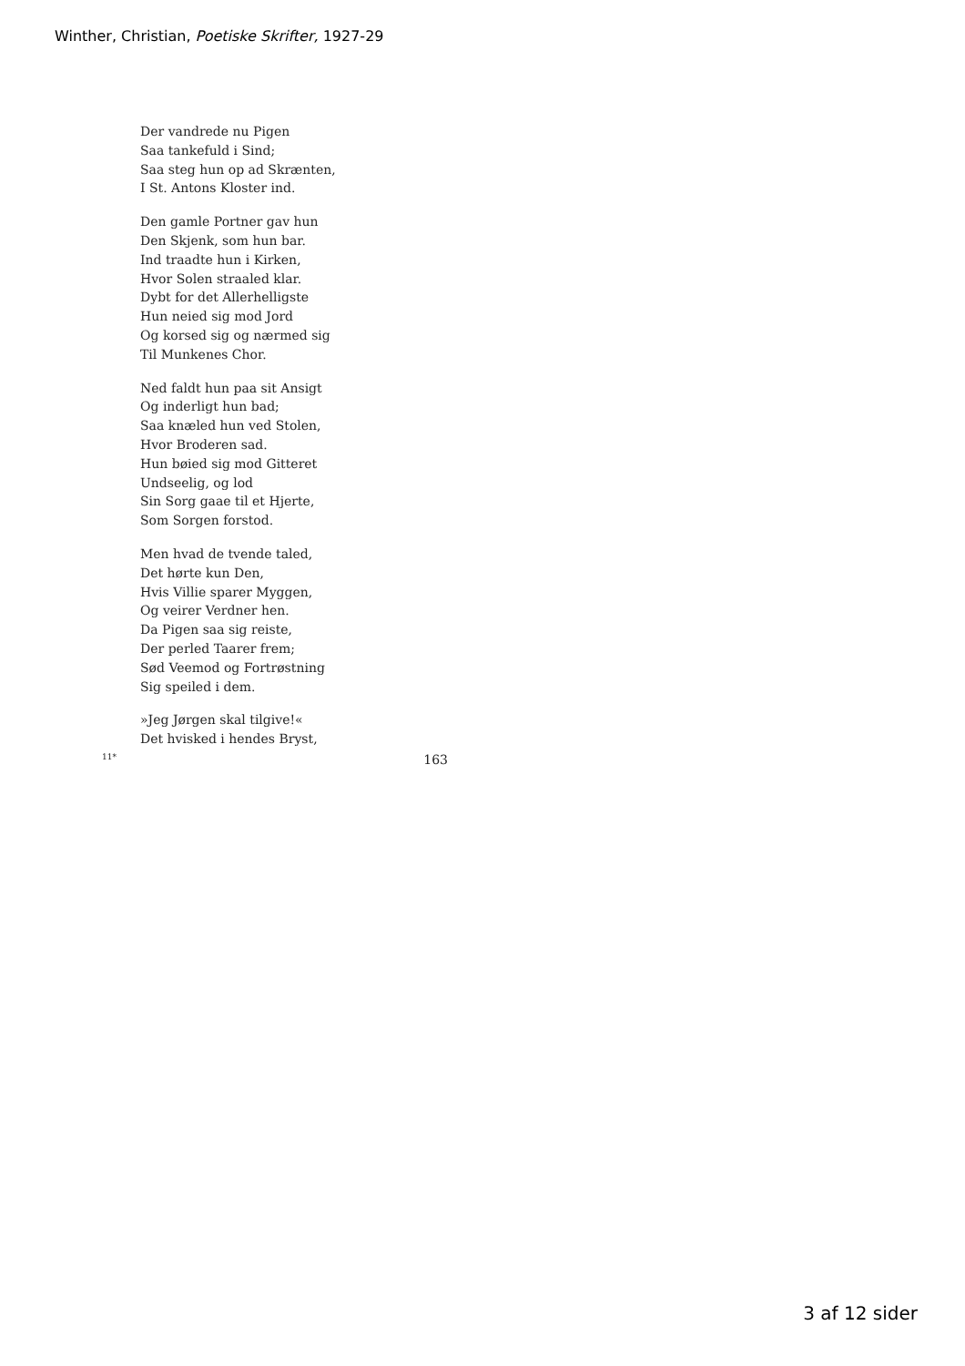Winther, Christian, Poetiske Skrifter, 1927-29
Der vandrede nu Pigen
Saa tankefuld i Sind;
Saa steg hun op ad Skrænten,
I St. Antons Kloster ind.
Den gamle Portner gav hun
Den Skjenk, som hun bar.
Ind traadte hun i Kirken,
Hvor Solen straaled klar.
Dybt for det Allerhelligste
Hun neied sig mod Jord
Og korsed sig og nærmed sig
Til Munkenes Chor.
Ned faldt hun paa sit Ansigt
Og inderligt hun bad;
Saa knæled hun ved Stolen,
Hvor Broderen sad.
Hun bøied sig mod Gitteret
Undseelig, og lod
Sin Sorg gaae til et Hjerte,
Som Sorgen forstod.
Men hvad de tvende taled,
Det hørte kun Den,
Hvis Villie sparer Myggen,
Og veirer Verdner hen.
Da Pigen saa sig reiste,
Der perled Taarer frem;
Sød Veemod og Fortrøstning
Sig speiled i dem.
»Jeg Jørgen skal tilgive!«
Det hvisked i hendes Bryst,
11* 163
3 af 12 sider